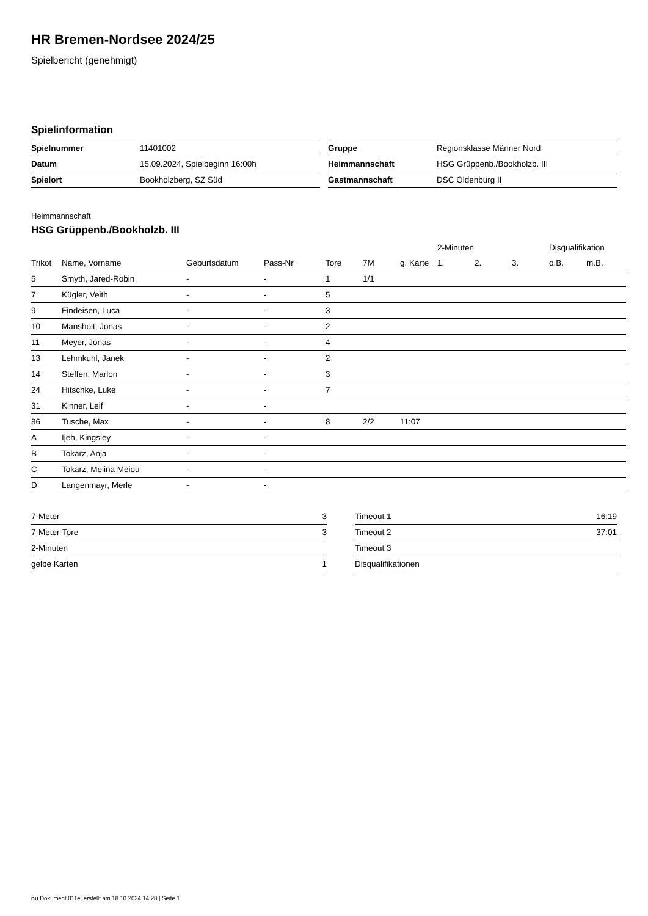HR Bremen-Nordsee 2024/25
Spielbericht (genehmigt)
Spielinformation
| Spielnummer | 11401002 |
| Datum | 15.09.2024, Spielbeginn 16:00h |
| Spielort | Bookholzberg, SZ Süd |
| Gruppe | Regionsklasse Männer Nord |
| Heimmannschaft | HSG Grüppenb./Bookholzb. III |
| Gastmannschaft | DSC Oldenburg II |
Heimmannschaft
HSG Grüppenb./Bookholzb. III
| | | | | | | | 2-Minuten | | | Disqualifikation | |
| --- | --- | --- | --- | --- | --- | --- | --- | --- | --- | --- | --- |
| Trikot | Name, Vorname | Geburtsdatum | Pass-Nr | Tore | 7M | g. Karte | 1. | 2. | 3. | o.B. | m.B. |
| 5 | Smyth, Jared-Robin | - | - | 1 | 1/1 | | | | | | |
| 7 | Kügler, Veith | - | - | 5 | | | | | | | |
| 9 | Findeisen, Luca | - | - | 3 | | | | | | | |
| 10 | Mansholt, Jonas | - | - | 2 | | | | | | | |
| 11 | Meyer, Jonas | - | - | 4 | | | | | | | |
| 13 | Lehmkuhl, Janek | - | - | 2 | | | | | | | |
| 14 | Steffen, Marlon | - | - | 3 | | | | | | | |
| 24 | Hitschke, Luke | - | - | 7 | | | | | | | |
| 31 | Kinner, Leif | - | - | | | | | | | | |
| 86 | Tusche, Max | - | - | 8 | 2/2 | 11:07 | | | | | |
| A | Ijeh, Kingsley | - | - | | | | | | | | |
| B | Tokarz, Anja | - | - | | | | | | | | |
| C | Tokarz, Melina Meiou | - | - | | | | | | | | |
| D | Langenmayr, Merle | - | - | | | | | | | | |
| 7-Meter | 3 |
| 7-Meter-Tore | 3 |
| 2-Minuten | |
| gelbe Karten | 1 |
| Timeout 1 | 16:19 |
| Timeout 2 | 37:01 |
| Timeout 3 | |
| Disqualifikationen | |
nu.Dokument 011e, erstellt am 18.10.2024 14:28 | Seite 1